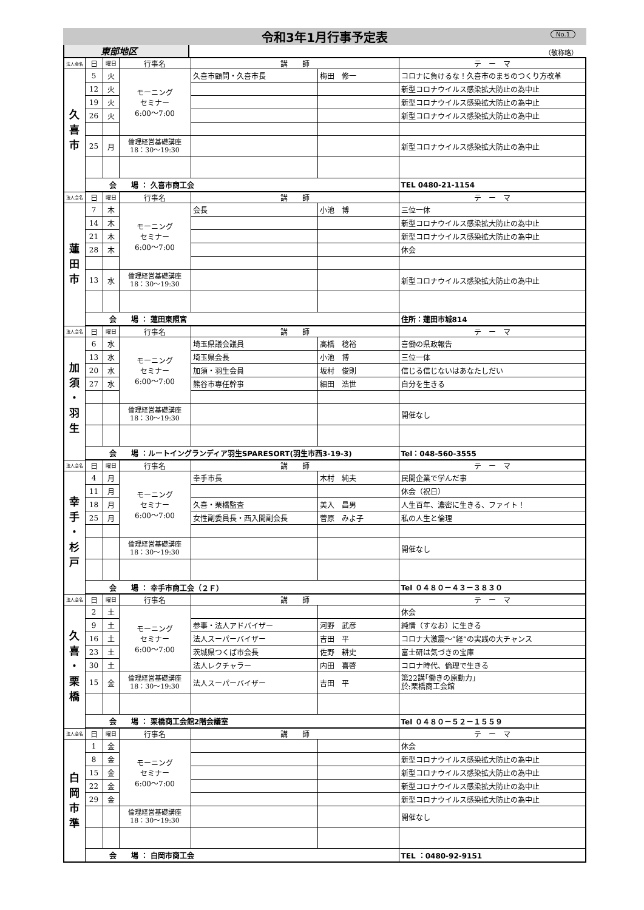令和3年1月行事予定表
No.1
東部地区
（敬称略）
| 法人会名 | 日 | 曜日 | 行事名 | 講 師 | | テ ー マ |
| --- | --- | --- | --- | --- | --- | --- |
| 久 喜 市 | 5 | 火 | モーニング セミナー 6:00～7:00 | 久喜市顧問・久喜市長 | 梅田 修一 | コロナに負けるな！久喜市のまちのつくり方改革 |
| | 12 | 火 | | | | 新型コロナウイルス感染拡大防止の為中止 |
| | 19 | 火 | | | | 新型コロナウイルス感染拡大防止の為中止 |
| | 26 | 火 | | | | 新型コロナウイルス感染拡大防止の為中止 |
| | 25 | 月 | 倫理経営基礎講座 18：30～19:30 | | | 新型コロナウイルス感染拡大防止の為中止 |
| | 会 場 ： 久喜市商工会 | | | | | TEL 0480-21-1154 |
| 法人会名 | 日 | 曜日 | 行事名 | 講 師 | | テ ー マ |
| 蓮 田 市 | 7 | 木 | モーニング セミナー 6:00～7:00 | 会長 | 小池 博 | 三位一体 |
| | 14 | 木 | | | | 新型コロナウイルス感染拡大防止の為中止 |
| | 21 | 木 | | | | 新型コロナウイルス感染拡大防止の為中止 |
| | 28 | 木 | | | | 休会 |
| | 13 | 水 | 倫理経営基礎講座 18：30～19:30 | | | 新型コロナウイルス感染拡大防止の為中止 |
| | 会 場 ： 蓮田東照宮 | | | | | 住所：蓮田市城814 |
| 法人会名 | 日 | 曜日 | 行事名 | 講 師 | | テ ー マ |
| 加 須 ・ 羽 生 | 6 | 水 | モーニング セミナー 6:00～7:00 | 埼玉県議会議員 | 高橋 稔裕 | 喜働の県政報告 |
| | 13 | 水 | | 埼玉県会長 | 小池 博 | 三位一体 |
| | 20 | 水 | | 加須・羽生会員 | 坂村 俊則 | 信じる信じないはあなたしだい |
| | 27 | 水 | | 熊谷市専任幹事 | 細田 浩世 | 自分を生きる |
| | | | 倫理経営基礎講座 18：30～19:30 | | | 開催なし |
| | 会 場 ：ルートイングランディア羽生SPARESORT(羽生市西3-19-3) | | | | | Tel：048-560-3555 |
| 法人会名 | 日 | 曜日 | 行事名 | 講 師 | | テ ー マ |
| 幸 手 ・ 杉 戸 | 4 | 月 | モーニング セミナー 6:00～7:00 | 幸手市長 | 木村 純夫 | 民間企業で学んだ事 |
| | 11 | 月 | | | | 休会（祝日） |
| | 18 | 月 | | 久喜・栗橋監査 | 美入 昌男 | 人生百年、濃密に生きる、ファイト！ |
| | 25 | 月 | | 女性副委員長・西入間副会長 | 菅原 みよ子 | 私の人生と倫理 |
| | | | 倫理経営基礎講座 18：30～19:30 | | | 開催なし |
| | 会 場 ： 幸手市商工会（２Ｆ） | | | | | Tel ０４８０－４３－３８３０ |
| 法人会名 | 日 | 曜日 | 行事名 | 講 師 | | テ ー マ |
| 久 喜 ・ 栗 橋 | 2 | 土 | モーニング セミナー 6:00～7:00 | | | 休会 |
| | 9 | 土 | | 参事・法人アドバイザー | 河野 武彦 | 純情（すなお）に生きる |
| | 16 | 土 | | 法人スーパーバイザー | 吉田 平 | コロナ大激震～“経”の実践の大チャンス |
| | 23 | 土 | | 茨城県つくば市会長 | 佐野 耕史 | 富士研は気づきの宝庫 |
| | 30 | 土 | | 法人レクチャラー | 内田 喜啓 | コロナ時代、倫理で生きる |
| | 15 | 金 | 倫理経営基礎講座 18：30～19:30 | 法人スーパーバイザー | 吉田 平 | 第22講｢働きの原動力｣ 於:栗橋商工会館 |
| | 会 場 ： 栗橋商工会館2階会議室 | | | | | Tel ０４８０－５２－１５５９ |
| 法人会名 | 日 | 曜日 | 行事名 | 講 師 | | テ ー マ |
| 白 岡 市 準 | 1 | 金 | モーニング セミナー 6:00～7:00 | | | 休会 |
| | 8 | 金 | | | | 新型コロナウイルス感染拡大防止の為中止 |
| | 15 | 金 | | | | 新型コロナウイルス感染拡大防止の為中止 |
| | 22 | 金 | | | | 新型コロナウイルス感染拡大防止の為中止 |
| | 29 | 金 | | | | 新型コロナウイルス感染拡大防止の為中止 |
| | | | 倫理経営基礎講座 18：30～19:30 | | | 開催なし |
| | 会 場 ： 白岡市商工会 | | | | | TEL ：0480-92-9151 |